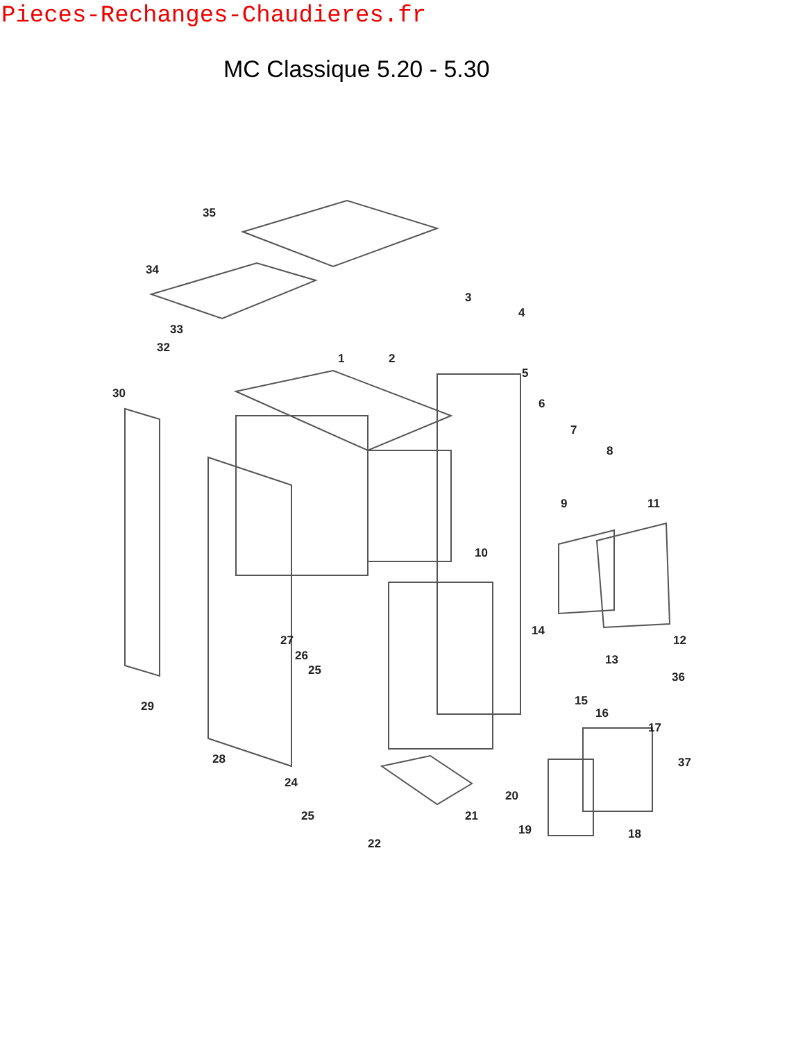Pieces-Rechanges-Chaudieres.fr
MC Classique 5.20 - 5.30
35
34
33
32
30
1
2
3
4
5
6
7
8
9
10
11
12
13
14
15
16
17
18
19
20
21
22
24
25
25
26
27
28
29
36
37